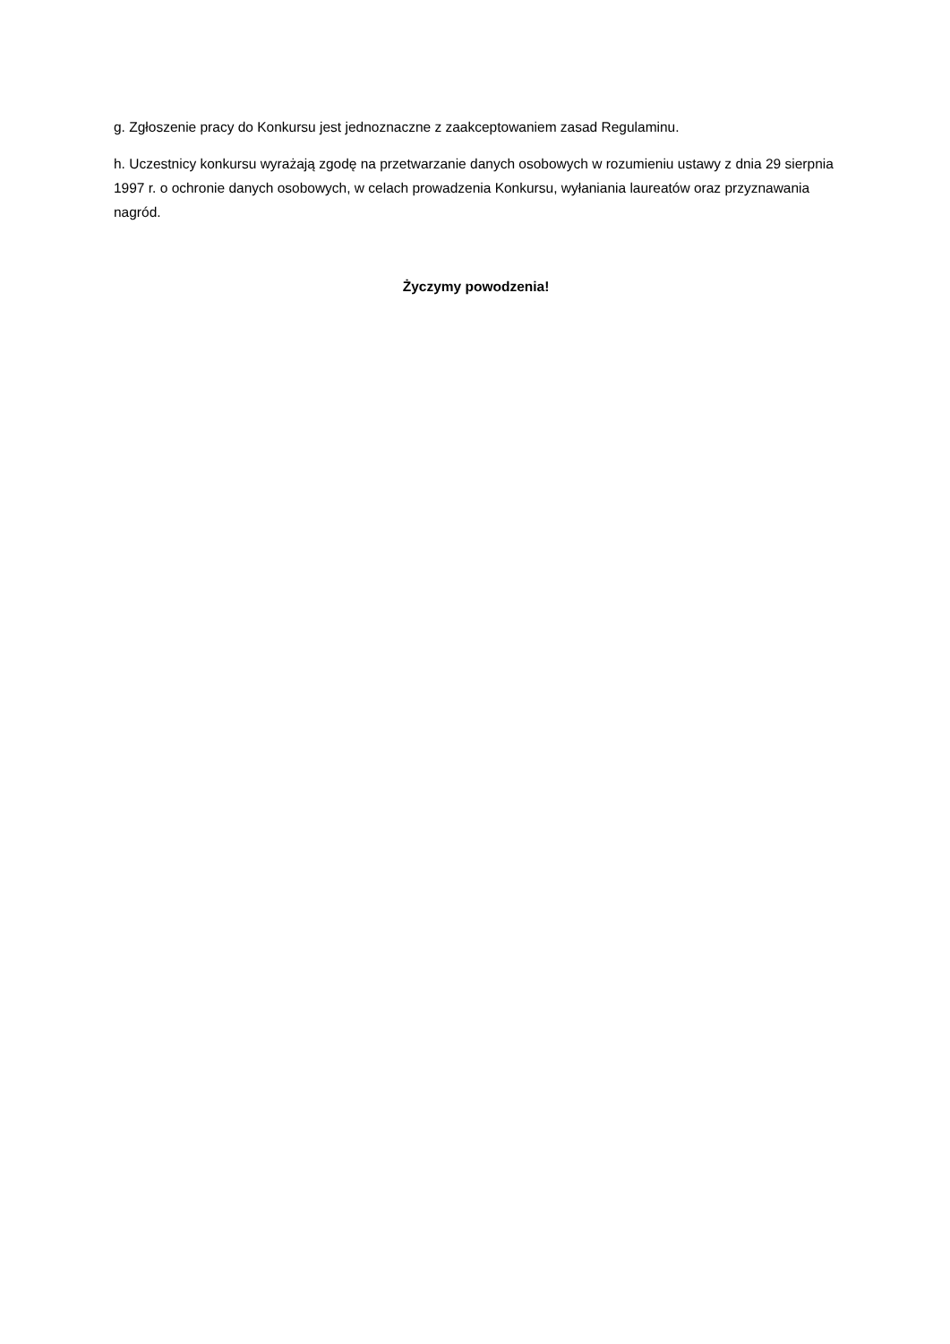g. Zgłoszenie pracy do Konkursu jest jednoznaczne z zaakceptowaniem zasad Regulaminu.
h. Uczestnicy konkursu wyrażają zgodę na przetwarzanie danych osobowych w rozumieniu ustawy z dnia 29 sierpnia 1997 r. o ochronie danych osobowych, w celach prowadzenia Konkursu, wyłaniania laureatów oraz przyznawania nagród.
Życzymy powodzenia!